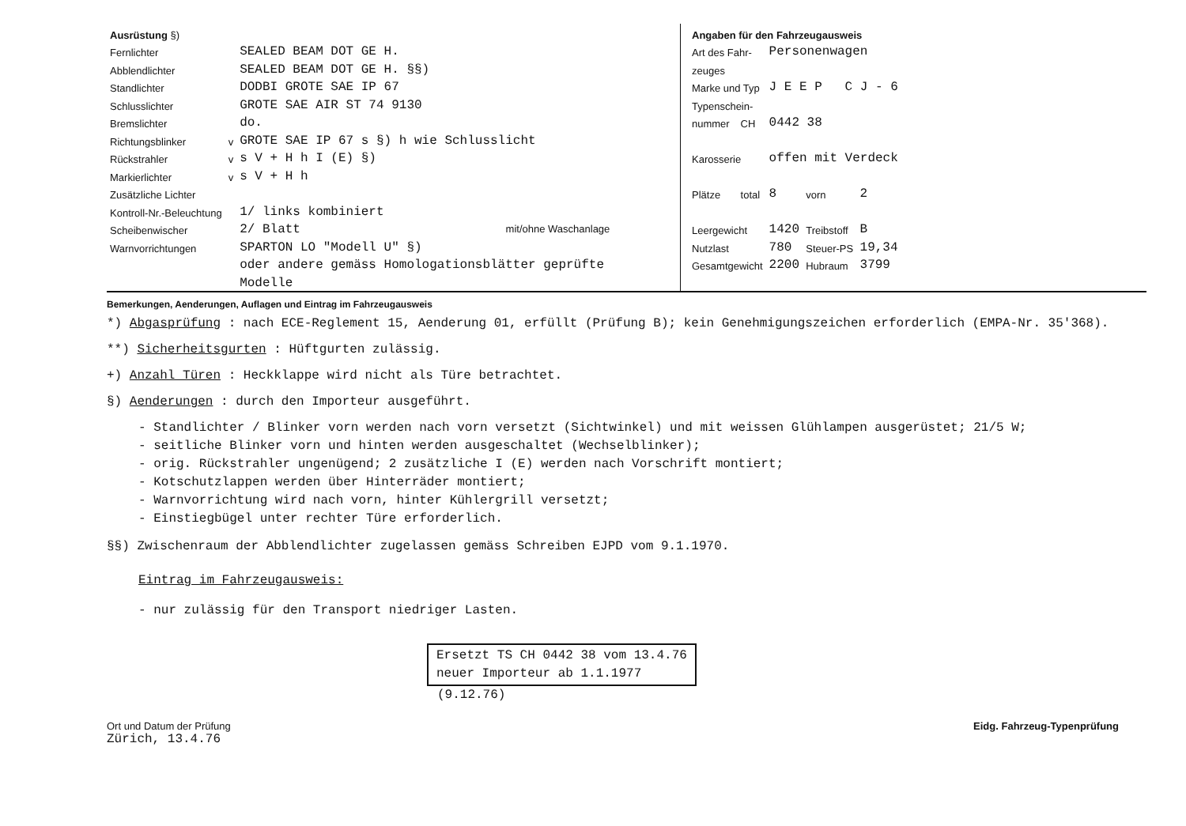| Ausrüstung §) | | |
| Fernlichter | | SEALED BEAM DOT GE H. |
| Abblendlichter | | SEALED BEAM DOT GE H. §§) |
| Standlichter | | DODBI GROTE SAE IP 67 |
| Schlusslichter | | GROTE SAE AIR ST 74 9130 |
| Bremslichter | | do. |
| Richtungsblinker | v | GROTE SAE IP 67 s §) h wie Schlusslicht |
| Rückstrahler | v | s V + H h I (E) §) |
| Markierlichter | v | s V + H h |
| Zusätzliche Lichter | | |
| Kontroll-Nr.-Beleuchtung | | 1/ links kombiniert |
| Scheibenwischer | | 2/ Blatt mit/ohne Waschanlage |
| Warnvorrichtungen | | SPARTON LO "Modell U" §) |
| | | oder andere gemäss Homologationsblätter geprüfte |
| | | Modelle |
| Angaben für den Fahrzeugausweis | | | | |
| Art des Fahr- | | Personenwagen | | |
| zeuges | | | | |
| Marke und Typ | | J E E P C J - 6 | | |
| Typenschein- | | | | |
| nummer | CH | 0442 38 | | |
| Karosserie | | offen mit Verdeck | | |
| Plätze | total | 8 | vorn | 2 |
| Leergewicht | | 1420 | Treibstoff | B |
| Nutzlast | | 780 | Steuer-PS | 19,34 |
| Gesamtgewicht | | 2200 | Hubraum | 3799 |
Bemerkungen, Aenderungen, Auflagen und Eintrag im Fahrzeugausweis
*) Abgasprüfung : nach ECE-Reglement 15, Aenderung 01, erfüllt (Prüfung B); kein Genehmigungszeichen erforderlich (EMPA-Nr. 35'368).
**) Sicherheitsgurten : Hüftgurten zulässig.
+) Anzahl Türen : Heckklappe wird nicht als Türe betrachtet.
§) Aenderungen : durch den Importeur ausgeführt.
- Standlichter / Blinker vorn werden nach vorn versetzt (Sichtwinkel) und mit weissen Glühlampen ausgerüstet; 21/5 W;
- seitliche Blinker vorn und hinten werden ausgeschaltet (Wechselblinker);
- orig. Rückstrahler ungenügend; 2 zusätzliche I (E) werden nach Vorschrift montiert;
- Kotschutzlappen werden über Hinterräder montiert;
- Warnvorrichtung wird nach vorn, hinter Kühlergrill versetzt;
- Einstiegbügel unter rechter Türe erforderlich.
§§) Zwischenraum der Abblendlichter zugelassen gemäss Schreiben EJPD vom 9.1.1970.
Eintrag im Fahrzeugausweis:
- nur zulässig für den Transport niedriger Lasten.
Ersetzt TS CH 0442 38 vom 13.4.76
neuer Importeur ab 1.1.1977
(9.12.76)
Ort und Datum der Prüfung
Zürich, 13.4.76
Eidg. Fahrzeug-Typenprüfung